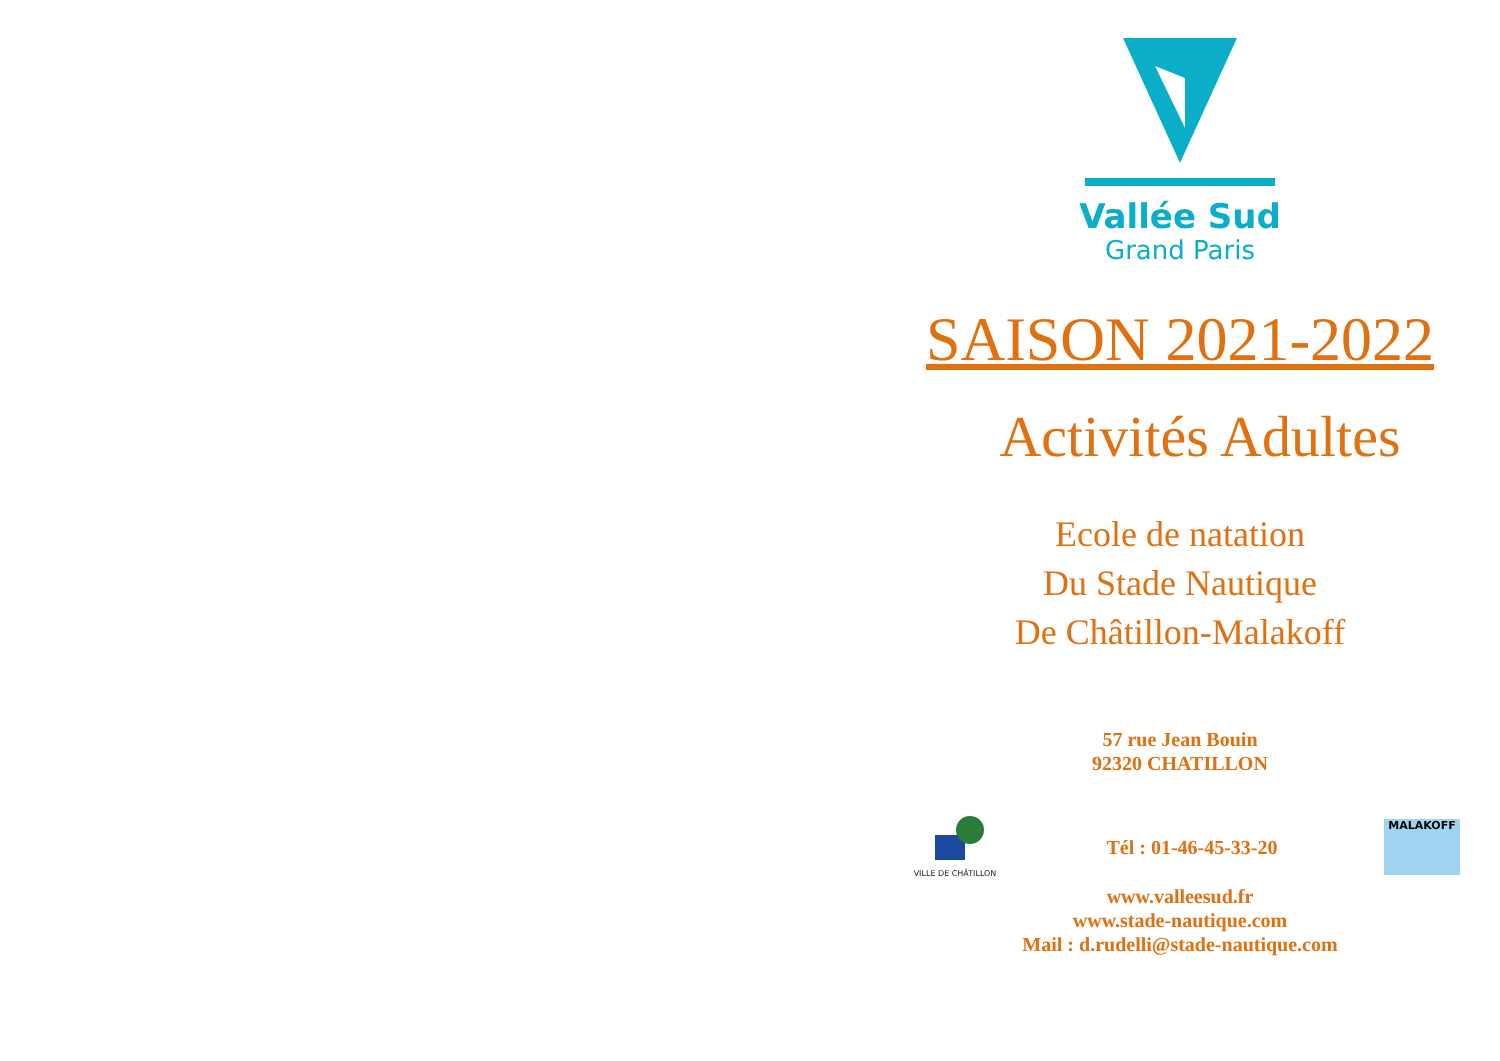Vallée Sud
Grand Paris
SAISON 2021-2022
Activités Adultes
Ecole de natation
Du Stade Nautique
De Châtillon-Malakoff
57 rue Jean Bouin
92320 CHATILLON
VILLE DE CHÂTILLON
Tél : 01-46-45-33-20
MALAKOFF
www.valleesud.fr
www.stade-nautique.com
Mail : d.rudelli@stade-nautique.com